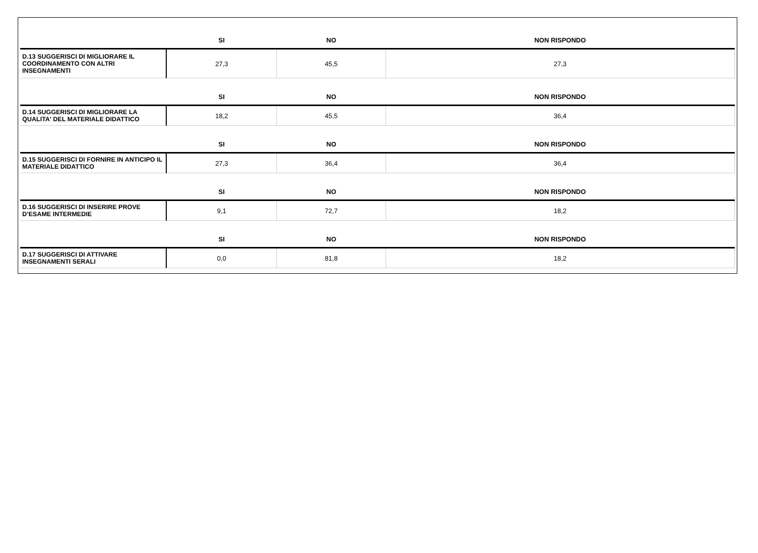| | SI | NO | NON RISPONDO |
| D.13 SUGGERISCI DI MIGLIORARE IL COORDINAMENTO CON ALTRI INSEGNAMENTI | 27,3 | 45,5 | 27,3 |
| | SI | NO | NON RISPONDO |
| D.14 SUGGERISCI DI MIGLIORARE LA QUALITA' DEL MATERIALE DIDATTICO | 18,2 | 45,5 | 36,4 |
| | SI | NO | NON RISPONDO |
| D.15 SUGGERISCI DI FORNIRE IN ANTICIPO IL MATERIALE DIDATTICO | 27,3 | 36,4 | 36,4 |
| | SI | NO | NON RISPONDO |
| D.16 SUGGERISCI DI INSERIRE PROVE D’ESAME INTERMEDIE | 9,1 | 72,7 | 18,2 |
| | SI | NO | NON RISPONDO |
| D.17 SUGGERISCI DI ATTIVARE INSEGNAMENTI SERALI | 0,0 | 81,8 | 18,2 |